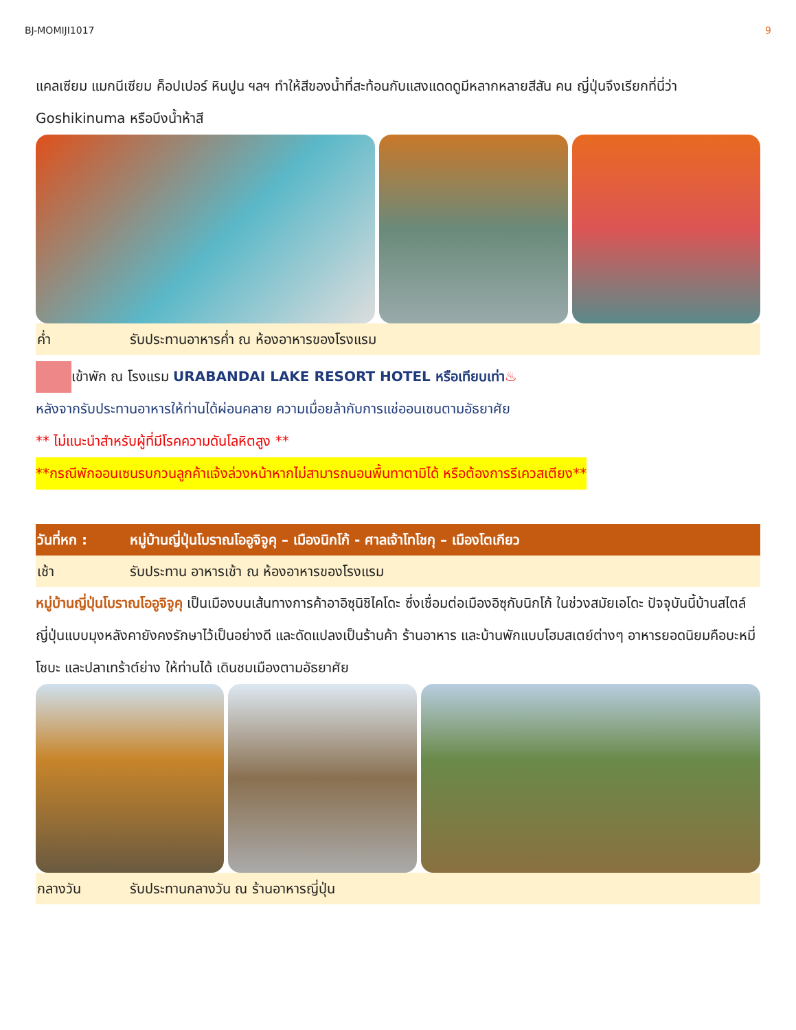BJ-MOMIJI1017 9
แคลเซียม แมกนีเซียม ค็อปเปอร์ หินปูน ฯลฯ ทำให้สีของน้ำที่สะท้อนกับแสงแดดดูมีหลากหลายสีสัน คน ญี่ปุ่นจึงเรียกที่นี่ว่า Goshikinuma หรือบึงน้ำห้าสี
ค่ำ รับประทานอาหารค่ำ ณ ห้องอาหารของโรงแรม
เข้าพัก ณ โรงแรม URABANDAI LAKE RESORT HOTEL หรือเทียบเท่า♨
หลังจากรับประทานอาหารให้ท่านได้ผ่อนคลาย ความเมื่อยล้ากับการแช่ออนเซนตามอัธยาศัย
** ไม่แนะนำสำหรับผู้ที่มีโรคความดันโลหิตสูง **
**กรณีพักออนเซนรบกวนลูกค้าแจ้งล่วงหน้าหากไม่สามารถนอนพื้นทาตามิได้ หรือต้องการรีเควสเตียง**
วันที่หก : หมู่บ้านญี่ปุ่นโบราณโออูจิจูคุ – เมืองนิกโก้ - ศาลเจ้าโทโชกุ – เมืองโตเกียว
เช้า รับประทาน อาหารเช้า ณ ห้องอาหารของโรงแรม
หมู่บ้านญี่ปุ่นโบราณโออูจิจูคุ เป็นเมืองบนเส้นทางการค้าอาอิซุนิชิไคโดะ ซึ่งเชื่อมต่อเมืองอิซุกับนิกโก้ ในช่วงสมัยเอโดะ ปัจจุบันนี้บ้านสไตล์ญี่ปุ่นแบบมุงหลังคายังคงรักษาไว้เป็นอย่างดี และดัดแปลงเป็นร้านค้า ร้านอาหาร และบ้านพักแบบโฮมสเตย์ต่างๆ อาหารยอดนิยมคือบะหมี่โซบะ และปลาเทร้าต์ย่าง ให้ท่านได้ เดินชมเมืองตามอัธยาศัย
กลางวัน รับประทานกลางวัน ณ ร้านอาหารญี่ปุ่น